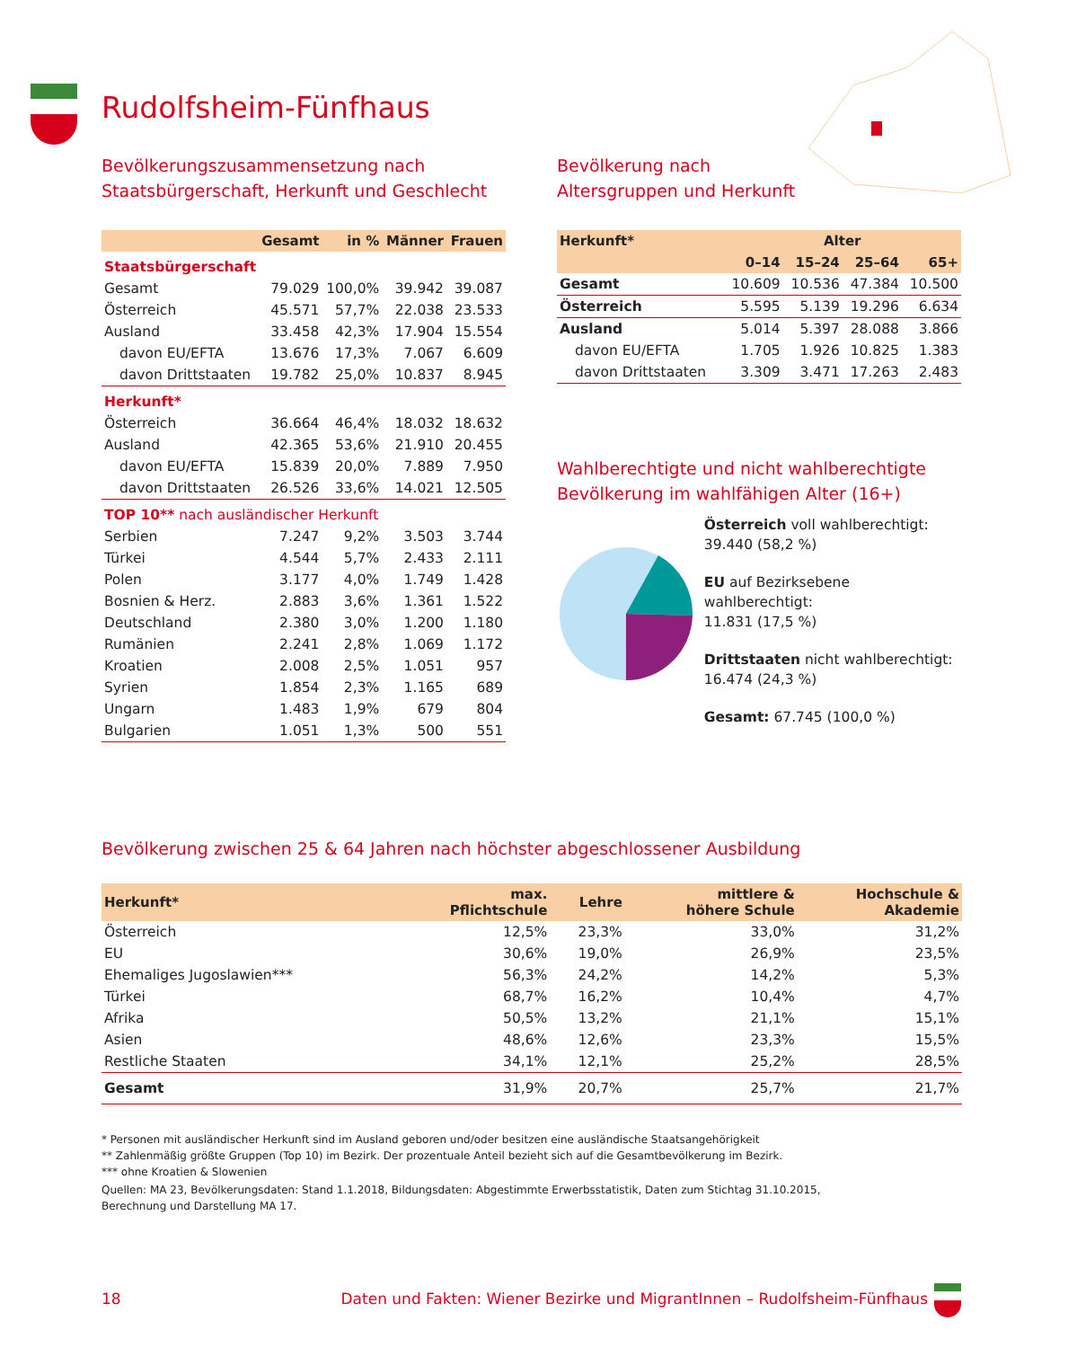Rudolfsheim-Fünfhaus
Bevölkerungszusammensetzung nach
Staatsbürgerschaft, Herkunft und Geschlecht
| | Gesamt | in % | Männer | Frauen |
| --- | --- | --- | --- | --- |
| Staatsbürgerschaft | | | | |
| Gesamt | 79.029 | 100,0% | 39.942 | 39.087 |
| Österreich | 45.571 | 57,7% | 22.038 | 23.533 |
| Ausland | 33.458 | 42,3% | 17.904 | 15.554 |
| davon EU/EFTA | 13.676 | 17,3% | 7.067 | 6.609 |
| davon Drittstaaten | 19.782 | 25,0% | 10.837 | 8.945 |
| Herkunft* | | | | |
| Österreich | 36.664 | 46,4% | 18.032 | 18.632 |
| Ausland | 42.365 | 53,6% | 21.910 | 20.455 |
| davon EU/EFTA | 15.839 | 20,0% | 7.889 | 7.950 |
| davon Drittstaaten | 26.526 | 33,6% | 14.021 | 12.505 |
| TOP 10** nach ausländischer Herkunft | | | | |
| Serbien | 7.247 | 9,2% | 3.503 | 3.744 |
| Türkei | 4.544 | 5,7% | 2.433 | 2.111 |
| Polen | 3.177 | 4,0% | 1.749 | 1.428 |
| Bosnien & Herz. | 2.883 | 3,6% | 1.361 | 1.522 |
| Deutschland | 2.380 | 3,0% | 1.200 | 1.180 |
| Rumänien | 2.241 | 2,8% | 1.069 | 1.172 |
| Kroatien | 2.008 | 2,5% | 1.051 | 957 |
| Syrien | 1.854 | 2,3% | 1.165 | 689 |
| Ungarn | 1.483 | 1,9% | 679 | 804 |
| Bulgarien | 1.051 | 1,3% | 500 | 551 |
Bevölkerung nach
Altersgruppen und Herkunft
| Herkunft* | Alter | | | |
| --- | --- | --- | --- | --- |
| | 0–14 | 15–24 | 25–64 | 65+ |
| Gesamt | 10.609 | 10.536 | 47.384 | 10.500 |
| Österreich | 5.595 | 5.139 | 19.296 | 6.634 |
| Ausland | 5.014 | 5.397 | 28.088 | 3.866 |
| davon EU/EFTA | 1.705 | 1.926 | 10.825 | 1.383 |
| davon Drittstaaten | 3.309 | 3.471 | 17.263 | 2.483 |
Wahlberechtigte und nicht wahlberechtigte
Bevölkerung im wahlfähigen Alter (16+)
Österreich voll wahlberechtigt:
39.440 (58,2 %)
EU auf Bezirksebene wahlberechtigt:
11.831 (17,5 %)
Drittstaaten nicht wahlberechtigt:
16.474 (24,3 %)
Gesamt: 67.745 (100,0 %)
Bevölkerung zwischen 25 & 64 Jahren nach höchster abgeschlossener Ausbildung
| Herkunft* | max. Pflichtschule | Lehre | mittlere & höhere Schule | Hochschule & Akademie |
| --- | --- | --- | --- | --- |
| Österreich | 12,5% | 23,3% | 33,0% | 31,2% |
| EU | 30,6% | 19,0% | 26,9% | 23,5% |
| Ehemaliges Jugoslawien*** | 56,3% | 24,2% | 14,2% | 5,3% |
| Türkei | 68,7% | 16,2% | 10,4% | 4,7% |
| Afrika | 50,5% | 13,2% | 21,1% | 15,1% |
| Asien | 48,6% | 12,6% | 23,3% | 15,5% |
| Restliche Staaten | 34,1% | 12,1% | 25,2% | 28,5% |
| Gesamt | 31,9% | 20,7% | 25,7% | 21,7% |
* Personen mit ausländischer Herkunft sind im Ausland geboren und/oder besitzen eine ausländische Staatsangehörigkeit
** Zahlenmäßig größte Gruppen (Top 10) im Bezirk. Der prozentuale Anteil bezieht sich auf die Gesamtbevölkerung im Bezirk.
*** ohne Kroatien & Slowenien
Quellen: MA 23, Bevölkerungsdaten: Stand 1.1.2018, Bildungsdaten: Abgestimmte Erwerbsstatistik, Daten zum Stichtag 31.10.2015,
Berechnung und Darstellung MA 17.
18 Daten und Fakten: Wiener Bezirke und MigrantInnen – Rudolfsheim-Fünfhaus